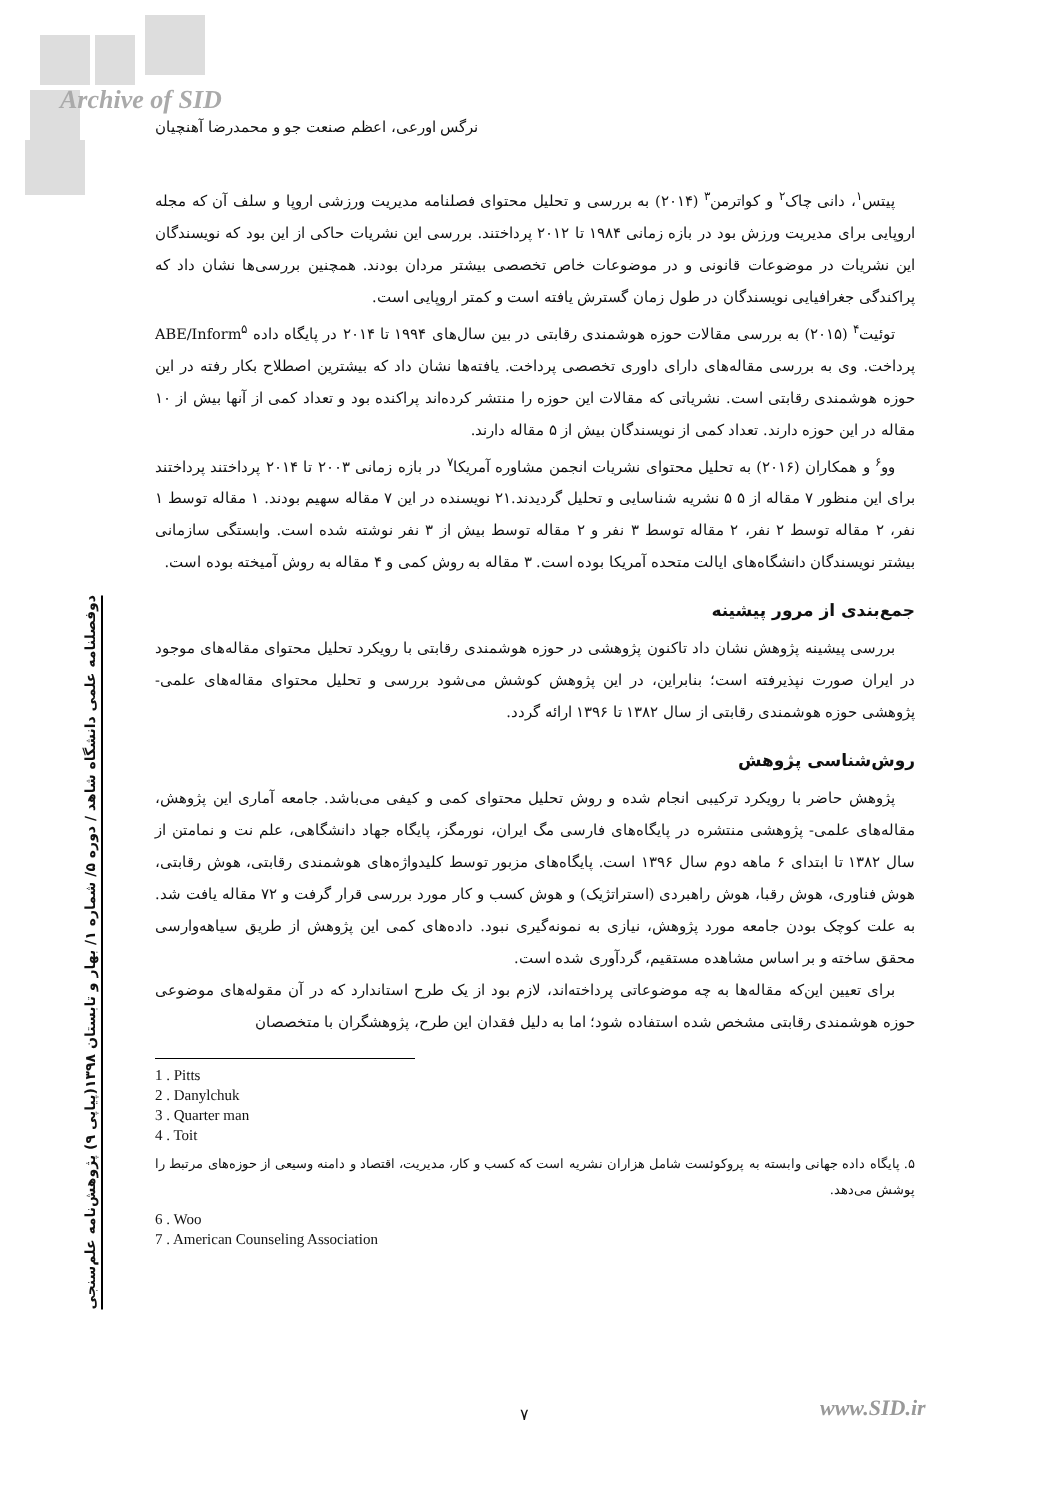Archive of SID
نرگس اورعی، اعظم صنعت جو و محمدرضا آهنچیان
دوفصلنامه علمی دانشگاه شاهد / دوره ۵/ شماره ۱/ بهار و تابستان ۱۳۹۸(پیاپی ۹) پژوهش‌نامه علم‌سنجی
پیتس<sup>۱</sup>، دانی چاک<sup>۲</sup> و کواترمن<sup>۳</sup> (۲۰۱۴) به بررسی و تحلیل محتوای فصلنامه مدیریت ورزشی اروپا و سلف آن که مجله اروپایی برای مدیریت ورزش بود در بازه زمانی ۱۹۸۴ تا ۲۰۱۲ پرداختند. بررسی این نشریات حاکی از این بود که نویسندگان این نشریات در موضوعات قانونی و در موضوعات خاص تخصصی بیشتر مردان بودند. همچنین بررسی‌ها نشان داد که پراکندگی جغرافیایی نویسندگان در طول زمان گسترش یافته است و کمتر اروپایی است.
توئیت<sup>۴</sup> (۲۰۱۵) به بررسی مقالات حوزه هوشمندی رقابتی در بین سال‌های ۱۹۹۴ تا ۲۰۱۴ در پایگاه داده ABE/Inform<sup>۵</sup> پرداخت. وی به بررسی مقاله‌های دارای داوری تخصصی پرداخت. یافته‌ها نشان داد که بیشترین اصطلاح بکار رفته در این حوزه هوشمندی رقابتی است. نشریاتی که مقالات این حوزه را منتشر کرده‌اند پراکنده بود و تعداد کمی از آنها بیش از ۱۰ مقاله در این حوزه دارند. تعداد کمی از نویسندگان بیش از ۵ مقاله دارند.
وو<sup>۶</sup> و همکاران (۲۰۱۶) به تحلیل محتوای نشریات انجمن مشاوره آمریکا<sup>۷</sup> در بازه زمانی ۲۰۰۳ تا ۲۰۱۴ پرداختند پرداختند برای این منظور ۷ مقاله از ۵ ۵ نشریه شناسایی و تحلیل گردیدند.۲۱ نویسنده در این ۷ مقاله سهیم بودند. ۱ مقاله توسط ۱ نفر، ۲ مقاله توسط ۲ نفر، ۲ مقاله توسط ۳ نفر و ۲ مقاله توسط بیش از ۳ نفر نوشته شده است. وابستگی سازمانی بیشتر نویسندگان دانشگاه‌های ایالت متحده آمریکا بوده است. ۳ مقاله به روش کمی و ۴ مقاله به روش آمیخته بوده است.
جمع‌بندی از مرور پیشینه
بررسی پیشینه پژوهش نشان داد تاکنون پژوهشی در حوزه هوشمندی رقابتی با رویکرد تحلیل محتوای مقاله‌های موجود در ایران صورت نپذیرفته است؛ بنابراین، در این پژوهش کوشش می‌شود بررسی و تحلیل محتوای مقاله‌های علمی- پژوهشی حوزه هوشمندی رقابتی از سال ۱۳۸۲ تا ۱۳۹۶ ارائه گردد.
روش‌شناسی پژوهش
پژوهش حاضر با رویکرد ترکیبی انجام شده و روش تحلیل محتوای کمی و کیفی می‌باشد. جامعه آماری این پژوهش، مقاله‌های علمی- پژوهشی منتشره در پایگاه‌های فارسی مگ ایران، نورمگز، پایگاه جهاد دانشگاهی، علم نت و نمامتن از سال ۱۳۸۲ تا ابتدای ۶ ماهه دوم سال ۱۳۹۶ است. پایگاه‌های مزبور توسط کلیدواژه‌های هوشمندی رقابتی، هوش رقابتی، هوش فناوری، هوش رقبا، هوش راهبردی (استراتژیک) و هوش کسب و کار مورد بررسی قرار گرفت و ۷۲ مقاله یافت شد. به علت کوچک بودن جامعه مورد پژوهش، نیازی به نمونه‌گیری نبود. داده‌های کمی این پژوهش از طریق سیاهه‌وارسی محقق ساخته و بر اساس مشاهده مستقیم، گردآوری شده است.
برای تعیین این‌که مقاله‌ها به چه موضوعاتی پرداخته‌اند، لازم بود از یک طرح استاندارد که در آن مقوله‌های موضوعی حوزه هوشمندی رقابتی مشخص شده استفاده شود؛ اما به دلیل فقدان این طرح، پژوهشگران با متخصصان
1 . Pitts
2 . Danylchuk
3 . Quarter man
4 . Toit
۵. پایگاه داده جهانی وابسته به پروکوئست شامل هزاران نشریه است که کسب و کار، مدیریت، اقتصاد و دامنه وسیعی از حوزه‌های مرتبط را پوشش می‌دهد.
6 . Woo
7 . American Counseling Association
۷ www.SID.ir